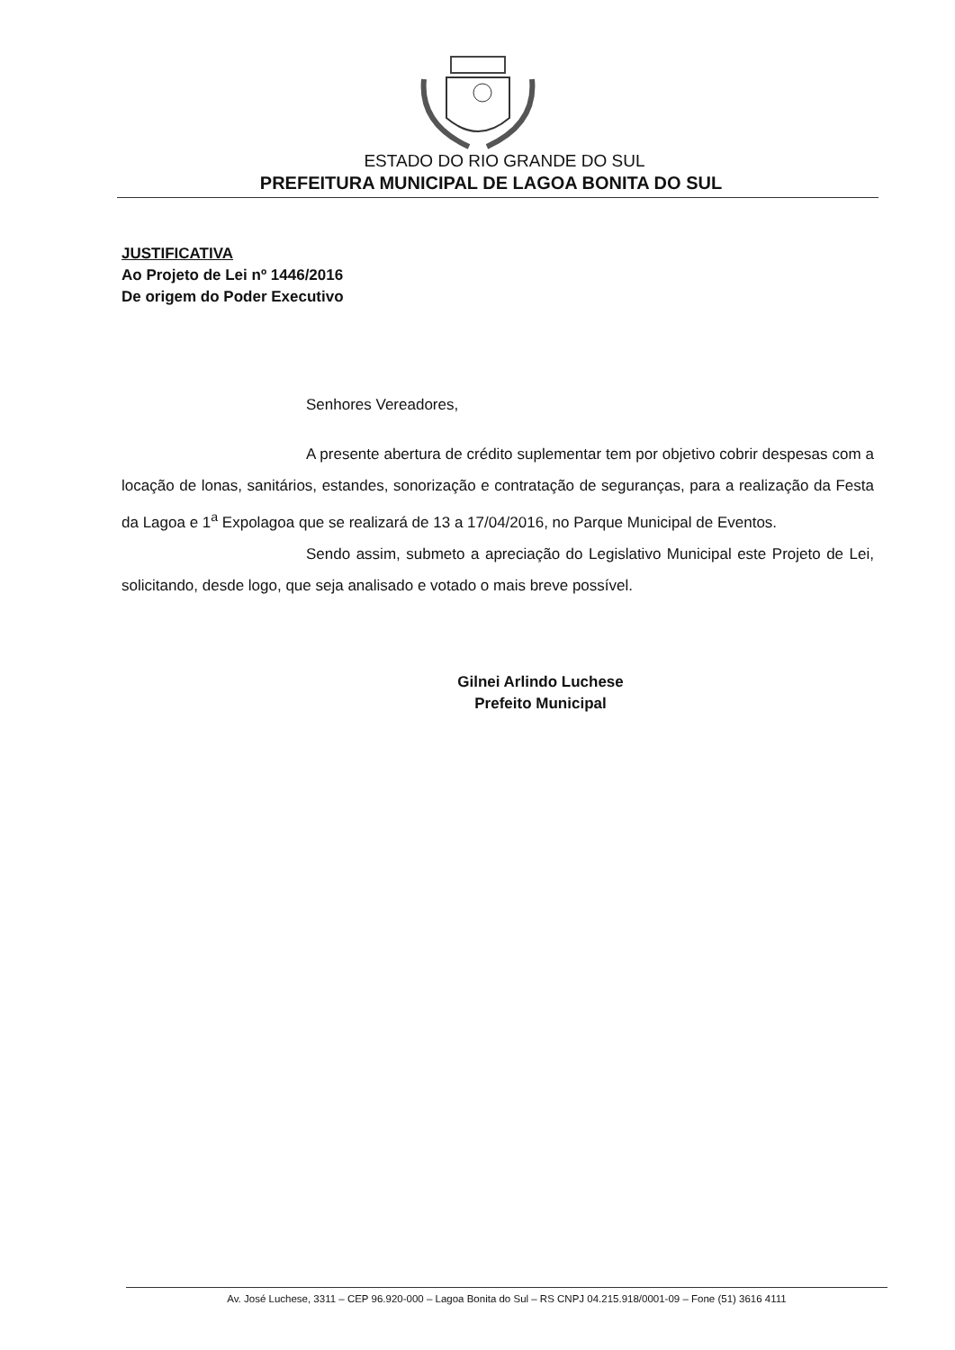ESTADO DO RIO GRANDE DO SUL
PREFEITURA MUNICIPAL DE LAGOA BONITA DO SUL
JUSTIFICATIVA
Ao Projeto de Lei nº 1446/2016
De origem do Poder Executivo
Senhores Vereadores,
A presente abertura de crédito suplementar tem por objetivo cobrir despesas com a locação de lonas, sanitários, estandes, sonorização e contratação de seguranças, para a realização da Festa da Lagoa e 1<sup>a</sup> Expolagoa que se realizará de 13 a 17/04/2016, no Parque Municipal de Eventos.
Sendo assim, submeto a apreciação do Legislativo Municipal este Projeto de Lei, solicitando, desde logo, que seja analisado e votado o mais breve possível.
Gilnei Arlindo Luchese
Prefeito Municipal
Av. José Luchese, 3311 – CEP 96.920-000 – Lagoa Bonita do Sul – RS CNPJ 04.215.918/0001-09 – Fone (51) 3616 4111